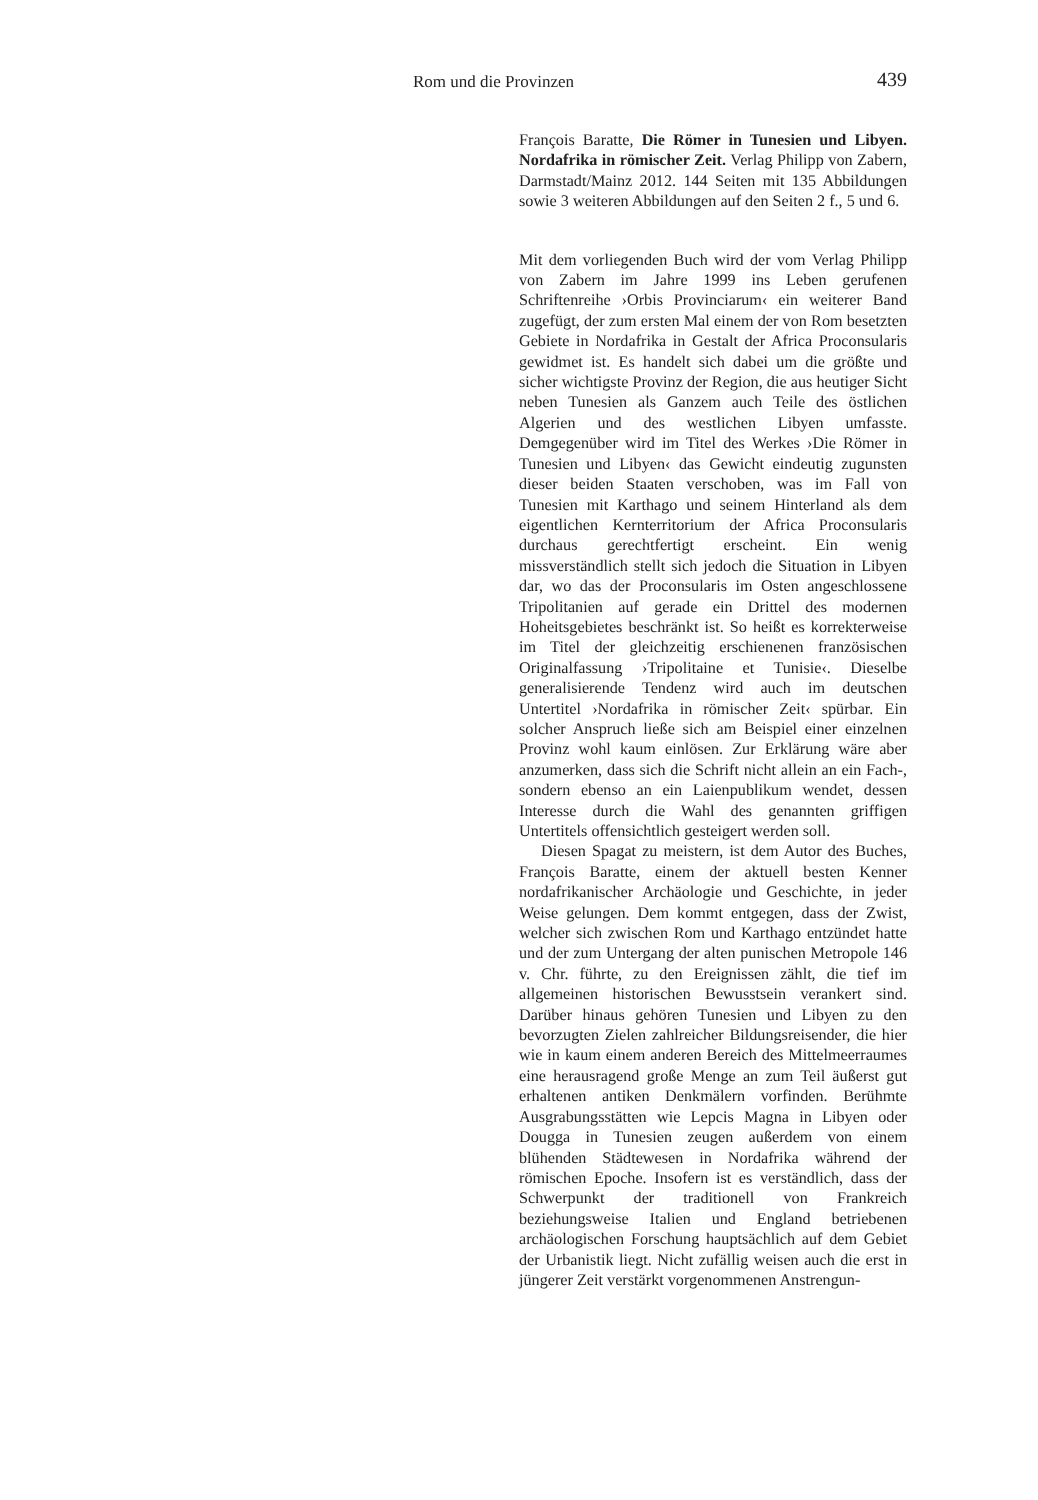Rom und die Provinzen 439
François Baratte, Die Römer in Tunesien und Libyen. Nordafrika in römischer Zeit. Verlag Philipp von Zabern, Darmstadt/Mainz 2012. 144 Seiten mit 135 Abbildungen sowie 3 weiteren Abbildungen auf den Seiten 2 f., 5 und 6.
Mit dem vorliegenden Buch wird der vom Verlag Philipp von Zabern im Jahre 1999 ins Leben gerufenen Schriftenreihe ›Orbis Provinciarum‹ ein weiterer Band zugefügt, der zum ersten Mal einem der von Rom besetzten Gebiete in Nordafrika in Gestalt der Africa Proconsularis gewidmet ist. Es handelt sich dabei um die größte und sicher wichtigste Provinz der Region, die aus heutiger Sicht neben Tunesien als Ganzem auch Teile des östlichen Algerien und des westlichen Libyen umfasste. Demgegenüber wird im Titel des Werkes ›Die Römer in Tunesien und Libyen‹ das Gewicht eindeutig zugunsten dieser beiden Staaten verschoben, was im Fall von Tunesien mit Karthago und seinem Hinterland als dem eigentlichen Kernterritorium der Africa Proconsularis durchaus gerechtfertigt erscheint. Ein wenig missverständlich stellt sich jedoch die Situation in Libyen dar, wo das der Proconsularis im Osten angeschlossene Tripolitanien auf gerade ein Drittel des modernen Hoheitsgebietes beschränkt ist. So heißt es korrekterweise im Titel der gleichzeitig erschienenen französischen Originalfassung ›Tripolitaine et Tunisie‹. Dieselbe generalisierende Tendenz wird auch im deutschen Untertitel ›Nordafrika in römischer Zeit‹ spürbar. Ein solcher Anspruch ließe sich am Beispiel einer einzelnen Provinz wohl kaum einlösen. Zur Erklärung wäre aber anzumerken, dass sich die Schrift nicht allein an ein Fach-, sondern ebenso an ein Laienpublikum wendet, dessen Interesse durch die Wahl des genannten griffigen Untertitels offensichtlich gesteigert werden soll.
Diesen Spagat zu meistern, ist dem Autor des Buches, François Baratte, einem der aktuell besten Kenner nordafrikanischer Archäologie und Geschichte, in jeder Weise gelungen. Dem kommt entgegen, dass der Zwist, welcher sich zwischen Rom und Karthago entzündet hatte und der zum Untergang der alten punischen Metropole 146 v. Chr. führte, zu den Ereignissen zählt, die tief im allgemeinen historischen Bewusstsein verankert sind. Darüber hinaus gehören Tunesien und Libyen zu den bevorzugten Zielen zahlreicher Bildungsreisender, die hier wie in kaum einem anderen Bereich des Mittelmeerraumes eine herausragend große Menge an zum Teil äußerst gut erhaltenen antiken Denkmälern vorfinden. Berühmte Ausgrabungsstätten wie Lepcis Magna in Libyen oder Dougga in Tunesien zeugen außerdem von einem blühenden Städtewesen in Nordafrika während der römischen Epoche. Insofern ist es verständlich, dass der Schwerpunkt der traditionell von Frankreich beziehungsweise Italien und England betriebenen archäologischen Forschung hauptsächlich auf dem Gebiet der Urbanistik liegt. Nicht zufällig weisen auch die erst in jüngerer Zeit verstärkt vorgenommenen Anstrengun-